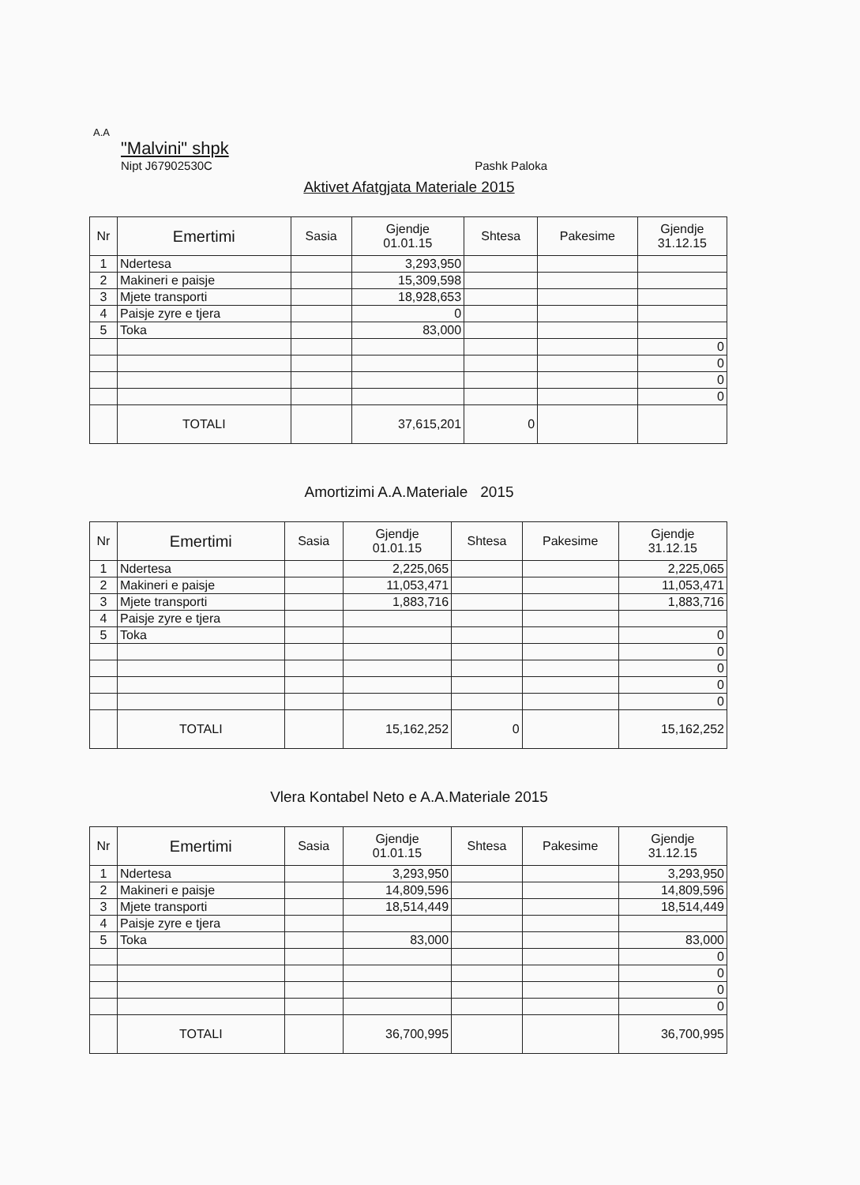A.A
"Malvini" shpk
Nipt J67902530C
Pashk Paloka
Aktivet Afatgjata Materiale 2015
| Nr | Emertimi | Sasia | Gjendje 01.01.15 | Shtesa | Pakesime | Gjendje 31.12.15 |
| --- | --- | --- | --- | --- | --- | --- |
| 1 | Ndertesa | | 3,293,950 | | | |
| 2 | Makineri e paisje | | 15,309,598 | | | |
| 3 | Mjete transporti | | 18,928,653 | | | |
| 4 | Paisje zyre e tjera | | 0 | | | |
| 5 | Toka | | 83,000 | | | |
| | | | | | | 0 |
| | | | | | | 0 |
| | | | | | | 0 |
| | | | | | | 0 |
| | TOTALI | | 37,615,201 | 0 | | |
Amortizimi A.A.Materiale 2015
| Nr | Emertimi | Sasia | Gjendje 01.01.15 | Shtesa | Pakesime | Gjendje 31.12.15 |
| --- | --- | --- | --- | --- | --- | --- |
| 1 | Ndertesa | | 2,225,065 | | | 2,225,065 |
| 2 | Makineri e paisje | | 11,053,471 | | | 11,053,471 |
| 3 | Mjete transporti | | 1,883,716 | | | 1,883,716 |
| 4 | Paisje zyre e tjera | | | | | |
| 5 | Toka | | | | | 0 |
| | | | | | | 0 |
| | | | | | | 0 |
| | | | | | | 0 |
| | | | | | | 0 |
| | TOTALI | | 15,162,252 | 0 | | 15,162,252 |
Vlera Kontabel Neto e A.A.Materiale 2015
| Nr | Emertimi | Sasia | Gjendje 01.01.15 | Shtesa | Pakesime | Gjendje 31.12.15 |
| --- | --- | --- | --- | --- | --- | --- |
| 1 | Ndertesa | | 3,293,950 | | | 3,293,950 |
| 2 | Makineri e paisje | | 14,809,596 | | | 14,809,596 |
| 3 | Mjete transporti | | 18,514,449 | | | 18,514,449 |
| 4 | Paisje zyre e tjera | | | | | |
| 5 | Toka | | 83,000 | | | 83,000 |
| | | | | | | 0 |
| | | | | | | 0 |
| | | | | | | 0 |
| | | | | | | 0 |
| | TOTALI | | 36,700,995 | | | 36,700,995 |